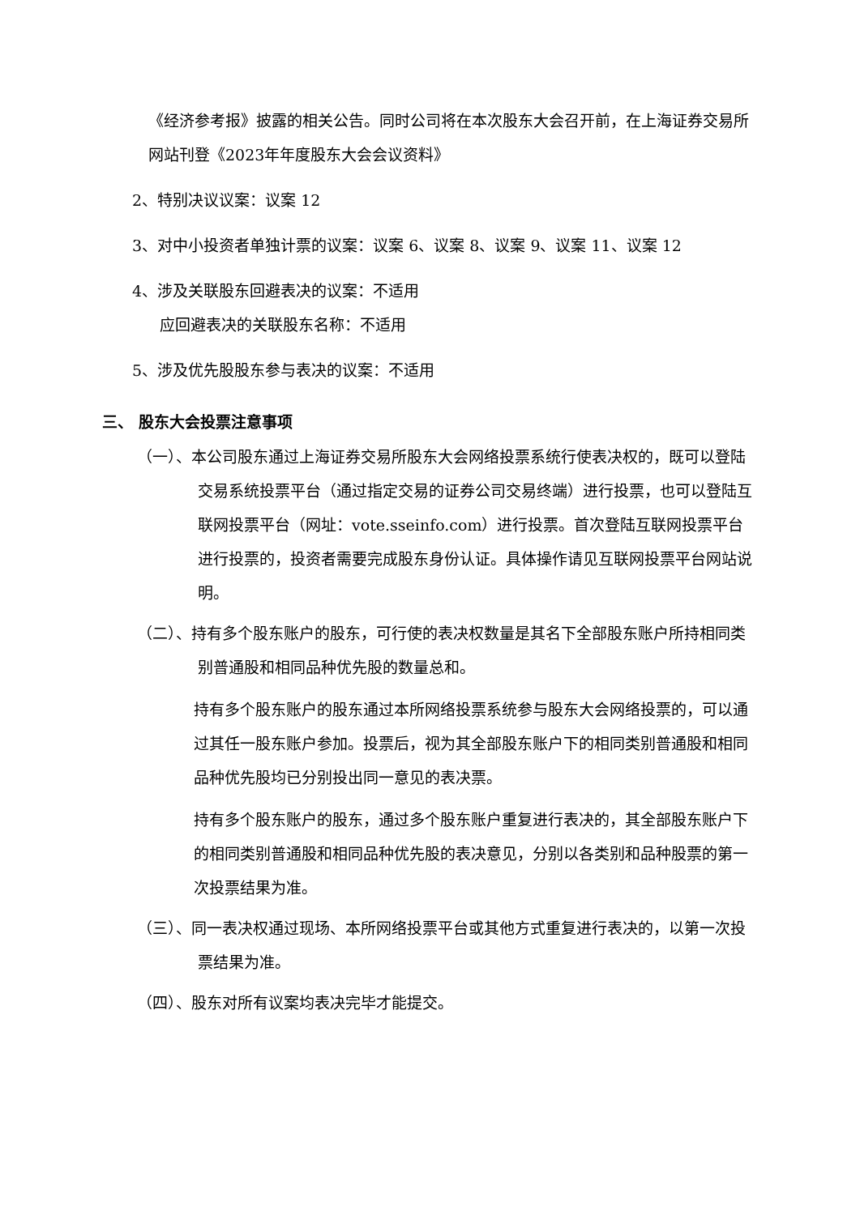《经济参考报》披露的相关公告。同时公司将在本次股东大会召开前，在上海证券交易所网站刊登《2023年年度股东大会会议资料》
2、特别决议议案：议案 12
3、对中小投资者单独计票的议案：议案 6、议案 8、议案 9、议案 11、议案 12
4、涉及关联股东回避表决的议案：不适用
应回避表决的关联股东名称：不适用
5、涉及优先股股东参与表决的议案：不适用
三、 股东大会投票注意事项
（一）、本公司股东通过上海证券交易所股东大会网络投票系统行使表决权的，既可以登陆交易系统投票平台（通过指定交易的证券公司交易终端）进行投票，也可以登陆互联网投票平台（网址：vote.sseinfo.com）进行投票。首次登陆互联网投票平台进行投票的，投资者需要完成股东身份认证。具体操作请见互联网投票平台网站说明。
（二）、持有多个股东账户的股东，可行使的表决权数量是其名下全部股东账户所持相同类别普通股和相同品种优先股的数量总和。
持有多个股东账户的股东通过本所网络投票系统参与股东大会网络投票的，可以通过其任一股东账户参加。投票后，视为其全部股东账户下的相同类别普通股和相同品种优先股均已分别投出同一意见的表决票。
持有多个股东账户的股东，通过多个股东账户重复进行表决的，其全部股东账户下的相同类别普通股和相同品种优先股的表决意见，分别以各类别和品种股票的第一次投票结果为准。
（三）、同一表决权通过现场、本所网络投票平台或其他方式重复进行表决的，以第一次投票结果为准。
（四）、股东对所有议案均表决完毕才能提交。